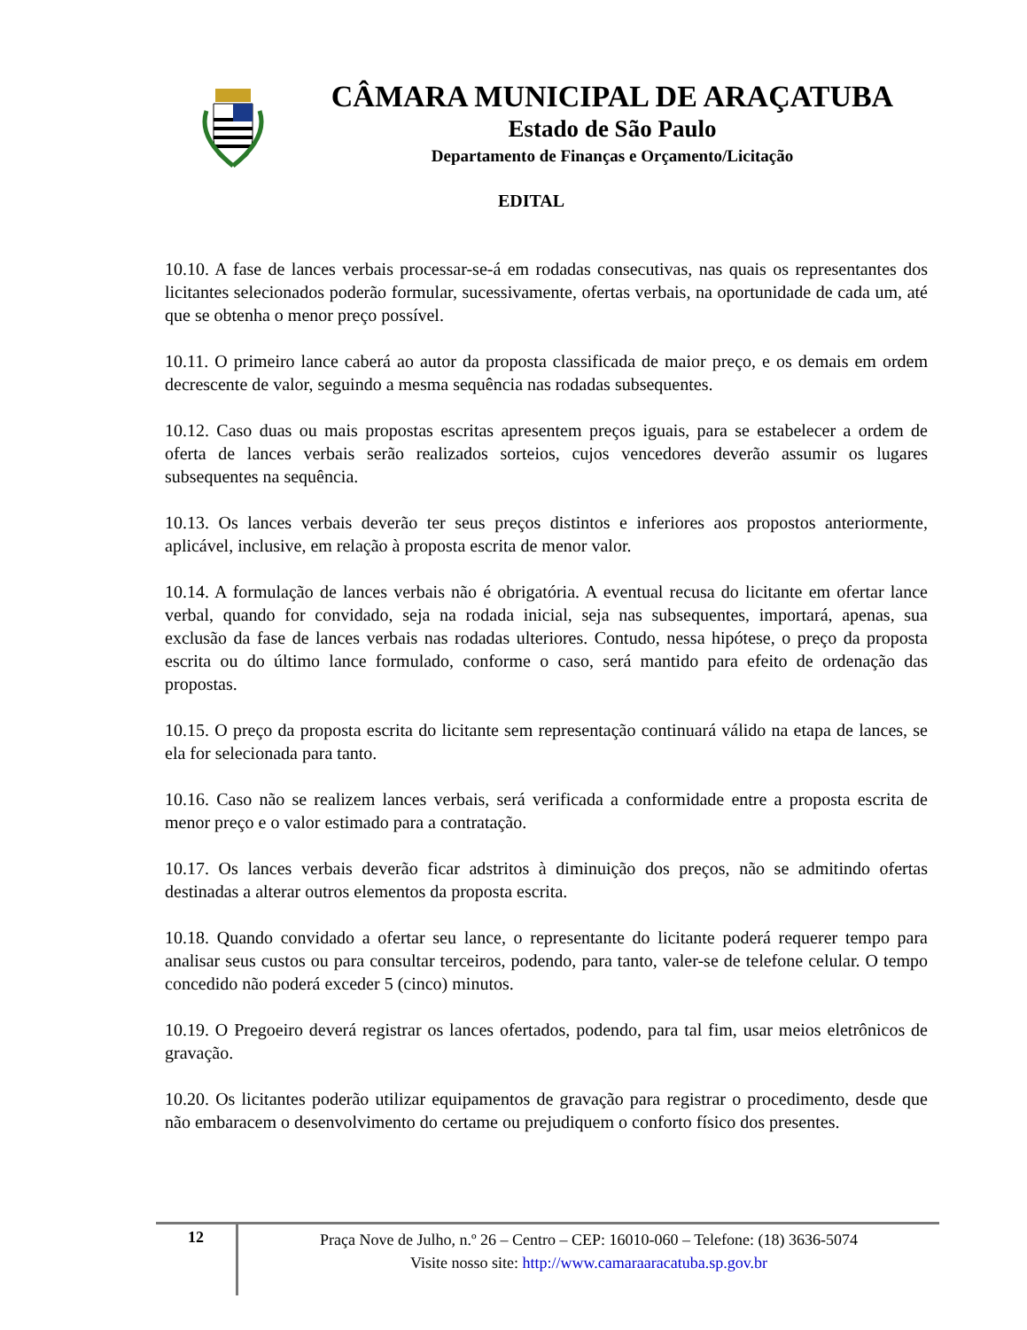CÂMARA MUNICIPAL DE ARAÇATUBA
Estado de São Paulo
Departamento de Finanças e Orçamento/Licitação
EDITAL
10.10. A fase de lances verbais processar-se-á em rodadas consecutivas, nas quais os representantes dos licitantes selecionados poderão formular, sucessivamente, ofertas verbais, na oportunidade de cada um, até que se obtenha o menor preço possível.
10.11. O primeiro lance caberá ao autor da proposta classificada de maior preço, e os demais em ordem decrescente de valor, seguindo a mesma sequência nas rodadas subsequentes.
10.12. Caso duas ou mais propostas escritas apresentem preços iguais, para se estabelecer a ordem de oferta de lances verbais serão realizados sorteios, cujos vencedores deverão assumir os lugares subsequentes na sequência.
10.13. Os lances verbais deverão ter seus preços distintos e inferiores aos propostos anteriormente, aplicável, inclusive, em relação à proposta escrita de menor valor.
10.14. A formulação de lances verbais não é obrigatória. A eventual recusa do licitante em ofertar lance verbal, quando for convidado, seja na rodada inicial, seja nas subsequentes, importará, apenas, sua exclusão da fase de lances verbais nas rodadas ulteriores. Contudo, nessa hipótese, o preço da proposta escrita ou do último lance formulado, conforme o caso, será mantido para efeito de ordenação das propostas.
10.15. O preço da proposta escrita do licitante sem representação continuará válido na etapa de lances, se ela for selecionada para tanto.
10.16. Caso não se realizem lances verbais, será verificada a conformidade entre a proposta escrita de menor preço e o valor estimado para a contratação.
10.17. Os lances verbais deverão ficar adstritos à diminuição dos preços, não se admitindo ofertas destinadas a alterar outros elementos da proposta escrita.
10.18. Quando convidado a ofertar seu lance, o representante do licitante poderá requerer tempo para analisar seus custos ou para consultar terceiros, podendo, para tanto, valer-se de telefone celular. O tempo concedido não poderá exceder 5 (cinco) minutos.
10.19. O Pregoeiro deverá registrar os lances ofertados, podendo, para tal fim, usar meios eletrônicos de gravação.
10.20. Os licitantes poderão utilizar equipamentos de gravação para registrar o procedimento, desde que não embaracem o desenvolvimento do certame ou prejudiquem o conforto físico dos presentes.
12
Praça Nove de Julho, n.º 26 – Centro – CEP: 16010-060 – Telefone: (18) 3636-5074
Visite nosso site: http://www.camaraaracatuba.sp.gov.br